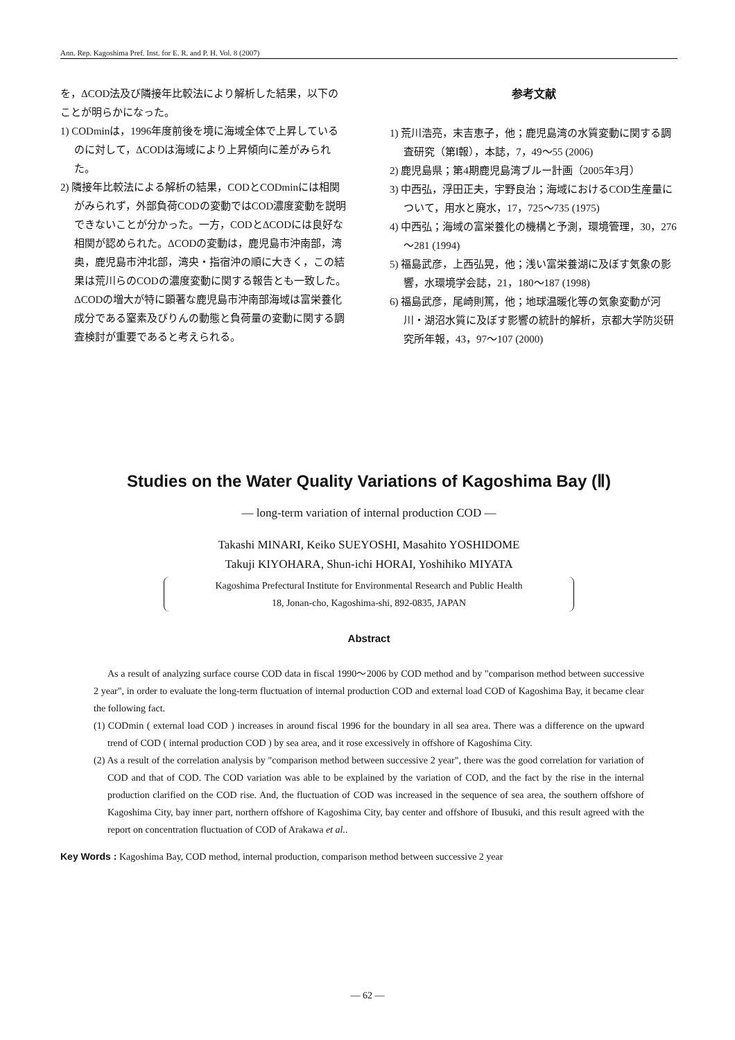Ann. Rep. Kagoshima Pref. Inst. for E. R. and P. H. Vol. 8 (2007)
を，ΔCOD法及び隣接年比較法により解析した結果，以下のことが明らかになった。
1) CODminは，1996年度前後を境に海域全体で上昇しているのに対して，ΔCODは海域により上昇傾向に差がみられた。
2) 隣接年比較法による解析の結果，CODとCODminには相関がみられず，外部負荷CODの変動ではCOD濃度変動を説明できないことが分かった。一方，CODとΔCODには良好な相関が認められた。ΔCODの変動は，鹿児島市沖南部，湾奥，鹿児島市沖北部，湾央・指宿沖の順に大きく，この結果は荒川らのCODの濃度変動に関する報告とも一致した。ΔCODの増大が特に顕著な鹿児島市沖南部海域は富栄養化成分である窒素及びりんの動態と負荷量の変動に関する調査検討が重要であると考えられる。
参考文献
1) 荒川浩亮，末吉恵子，他；鹿児島湾の水質変動に関する調査研究（第Ⅰ報），本誌，7，49～55 (2006)
2) 鹿児島県；第4期鹿児島湾ブルー計画（2005年3月）
3) 中西弘，浮田正夫，宇野良治；海域におけるCOD生産量について，用水と廃水，17，725～735 (1975)
4) 中西弘；海域の富栄養化の機構と予測，環境管理，30，276～281 (1994)
5) 福島武彦，上西弘晃，他；浅い富栄養湖に及ぼす気象の影響，水環境学会誌，21，180～187 (1998)
6) 福島武彦，尾崎則篤，他；地球温暖化等の気象変動が河川・湖沼水質に及ぼす影響の統計的解析，京都大学防災研究所年報，43，97～107 (2000)
Studies on the Water Quality Variations of Kagoshima Bay (Ⅱ)
― long-term variation of internal production COD ―
Takashi MINARI, Keiko SUEYOSHI, Masahito YOSHIDOME
Takuji KIYOHARA, Shun-ichi HORAI, Yoshihiko MIYATA
Kagoshima Prefectural Institute for Environmental Research and Public Health
18, Jonan-cho, Kagoshima-shi, 892-0835, JAPAN
Abstract
As a result of analyzing surface course COD data in fiscal 1990～2006 by COD method and by "comparison method between successive 2 year", in order to evaluate the long-term fluctuation of internal production COD and external load COD of Kagoshima Bay, it became clear the following fact.
(1) CODmin ( external load COD ) increases in around fiscal 1996 for the boundary in all sea area. There was a difference on the upward trend of COD ( internal production COD ) by sea area, and it rose excessively in offshore of Kagoshima City.
(2) As a result of the correlation analysis by "comparison method between successive 2 year", there was the good correlation for variation of COD and that of COD. The COD variation was able to be explained by the variation of COD, and the fact by the rise in the internal production clarified on the COD rise. And, the fluctuation of COD was increased in the sequence of sea area, the southern offshore of Kagoshima City, bay inner part, northern offshore of Kagoshima City, bay center and offshore of Ibusuki, and this result agreed with the report on concentration fluctuation of COD of Arakawa et al..
Key Words : Kagoshima Bay, COD method, internal production, comparison method between successive 2 year
― 62 ―